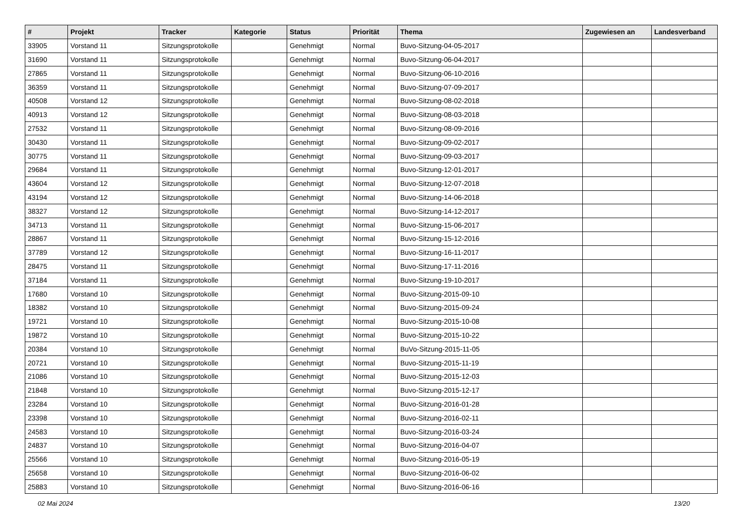| # | Projekt | Tracker | Kategorie | Status | Priorität | Thema | Zugewiesen an | Landesverband |
| --- | --- | --- | --- | --- | --- | --- | --- | --- |
| 33905 | Vorstand 11 | Sitzungsprotokolle | | Genehmigt | Normal | Buvo-Sitzung-04-05-2017 | | |
| 31690 | Vorstand 11 | Sitzungsprotokolle | | Genehmigt | Normal | Buvo-Sitzung-06-04-2017 | | |
| 27865 | Vorstand 11 | Sitzungsprotokolle | | Genehmigt | Normal | Buvo-Sitzung-06-10-2016 | | |
| 36359 | Vorstand 11 | Sitzungsprotokolle | | Genehmigt | Normal | Buvo-Sitzung-07-09-2017 | | |
| 40508 | Vorstand 12 | Sitzungsprotokolle | | Genehmigt | Normal | Buvo-Sitzung-08-02-2018 | | |
| 40913 | Vorstand 12 | Sitzungsprotokolle | | Genehmigt | Normal | Buvo-Sitzung-08-03-2018 | | |
| 27532 | Vorstand 11 | Sitzungsprotokolle | | Genehmigt | Normal | Buvo-Sitzung-08-09-2016 | | |
| 30430 | Vorstand 11 | Sitzungsprotokolle | | Genehmigt | Normal | Buvo-Sitzung-09-02-2017 | | |
| 30775 | Vorstand 11 | Sitzungsprotokolle | | Genehmigt | Normal | Buvo-Sitzung-09-03-2017 | | |
| 29684 | Vorstand 11 | Sitzungsprotokolle | | Genehmigt | Normal | Buvo-Sitzung-12-01-2017 | | |
| 43604 | Vorstand 12 | Sitzungsprotokolle | | Genehmigt | Normal | Buvo-Sitzung-12-07-2018 | | |
| 43194 | Vorstand 12 | Sitzungsprotokolle | | Genehmigt | Normal | Buvo-Sitzung-14-06-2018 | | |
| 38327 | Vorstand 12 | Sitzungsprotokolle | | Genehmigt | Normal | Buvo-Sitzung-14-12-2017 | | |
| 34713 | Vorstand 11 | Sitzungsprotokolle | | Genehmigt | Normal | Buvo-Sitzung-15-06-2017 | | |
| 28867 | Vorstand 11 | Sitzungsprotokolle | | Genehmigt | Normal | Buvo-Sitzung-15-12-2016 | | |
| 37789 | Vorstand 12 | Sitzungsprotokolle | | Genehmigt | Normal | Buvo-Sitzung-16-11-2017 | | |
| 28475 | Vorstand 11 | Sitzungsprotokolle | | Genehmigt | Normal | Buvo-Sitzung-17-11-2016 | | |
| 37184 | Vorstand 11 | Sitzungsprotokolle | | Genehmigt | Normal | Buvo-Sitzung-19-10-2017 | | |
| 17680 | Vorstand 10 | Sitzungsprotokolle | | Genehmigt | Normal | Buvo-Sitzung-2015-09-10 | | |
| 18382 | Vorstand 10 | Sitzungsprotokolle | | Genehmigt | Normal | Buvo-Sitzung-2015-09-24 | | |
| 19721 | Vorstand 10 | Sitzungsprotokolle | | Genehmigt | Normal | Buvo-Sitzung-2015-10-08 | | |
| 19872 | Vorstand 10 | Sitzungsprotokolle | | Genehmigt | Normal | Buvo-Sitzung-2015-10-22 | | |
| 20384 | Vorstand 10 | Sitzungsprotokolle | | Genehmigt | Normal | BuVo-Sitzung-2015-11-05 | | |
| 20721 | Vorstand 10 | Sitzungsprotokolle | | Genehmigt | Normal | Buvo-Sitzung-2015-11-19 | | |
| 21086 | Vorstand 10 | Sitzungsprotokolle | | Genehmigt | Normal | Buvo-Sitzung-2015-12-03 | | |
| 21848 | Vorstand 10 | Sitzungsprotokolle | | Genehmigt | Normal | Buvo-Sitzung-2015-12-17 | | |
| 23284 | Vorstand 10 | Sitzungsprotokolle | | Genehmigt | Normal | Buvo-Sitzung-2016-01-28 | | |
| 23398 | Vorstand 10 | Sitzungsprotokolle | | Genehmigt | Normal | Buvo-Sitzung-2016-02-11 | | |
| 24583 | Vorstand 10 | Sitzungsprotokolle | | Genehmigt | Normal | Buvo-Sitzung-2016-03-24 | | |
| 24837 | Vorstand 10 | Sitzungsprotokolle | | Genehmigt | Normal | Buvo-Sitzung-2016-04-07 | | |
| 25566 | Vorstand 10 | Sitzungsprotokolle | | Genehmigt | Normal | Buvo-Sitzung-2016-05-19 | | |
| 25658 | Vorstand 10 | Sitzungsprotokolle | | Genehmigt | Normal | Buvo-Sitzung-2016-06-02 | | |
| 25883 | Vorstand 10 | Sitzungsprotokolle | | Genehmigt | Normal | Buvo-Sitzung-2016-06-16 | | |
02 Mai 2024 13/20